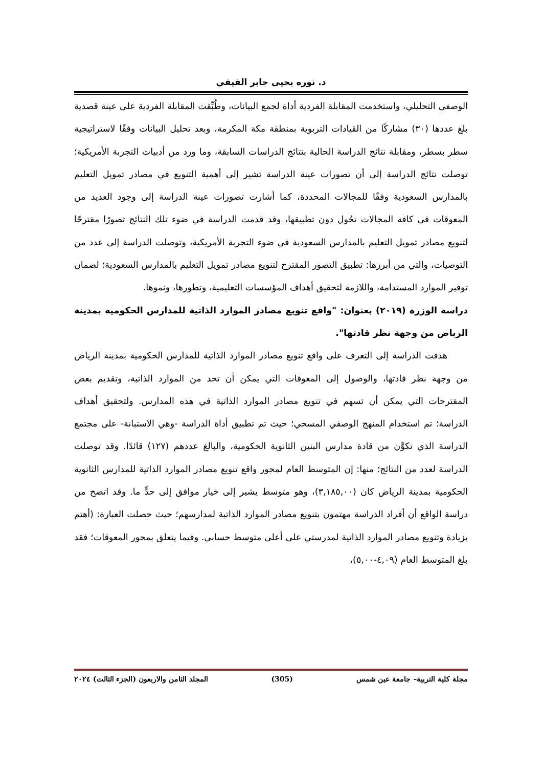د. نوره يحيى جابر الفيفي
الوصفي التحليلي، واستخدمت المقابلة الفردية أداة لجمع البيانات، وطُبِّقت المقابلة الفردية على عينة قصدية بلغ عددها (٣٠) مشاركًا من القيادات التربوية بمنطقة مكة المكرمة، وبعد تحليل البيانات وفقًا لاستراتيجية سطر بسطر، ومقابلة نتائج الدراسة الحالية بنتائج الدراسات السابقة، وما ورد من أدبيات التجربة الأمريكية؛ توصلت نتائج الدراسة إلى أن تصورات عينة الدراسة تشير إلى أهمية التنويع في مصادر تمويل التعليم بالمدارس السعودية وفقًا للمجالات المحددة، كما أشارت تصورات عينة الدراسة إلى وجود العديد من المعوقات في كافة المجالات تحُول دون تطبيقها، وقد قدمت الدراسة في ضوء تلك النتائج تصورًا مقترحًا لتنويع مصادر تمويل التعليم بالمدارس السعودية في ضوء التجربة الأمريكية، وتوصلت الدراسة إلى عدد من التوصيات، والتي من أبرزها: تطبيق التصور المقترح لتنويع مصادر تمويل التعليم بالمدارس السعودية؛ لضمان توفير الموارد المستدامة، واللازمة لتحقيق أهداف المؤسسات التعليمية، وتطورها، ونموها.
دراسة الوزرة (٢٠١٩) بعنوان: "واقع تنويع مصادر الموارد الذاتية للمدارس الحكومية بمدينة الرياض من وجهة نظر قادتها".
هدفت الدراسة إلى التعرف على واقع تنويع مصادر الموارد الذاتية للمدارس الحكومية بمدينة الرياض من وجهة نظر قادتها، والوصول إلى المعوقات التي يمكن أن تحد من الموارد الذاتية، وتقديم بعض المقترحات التي يمكن أن تسهم في تنويع مصادر الموارد الذاتية في هذه المدارس. ولتحقيق أهداف الدراسة؛ تم استخدام المنهج الوصفي المسحي؛ حيث تم تطبيق أداة الدراسة -وهي الاستبانة- على مجتمع الدراسة الذي تكوَّن من قادة مدارس البنين الثانوية الحكومية، والبالغ عددهم (١٢٧) قائدًا. وقد توصلت الدراسة لعدد من النتائج؛ منها: إن المتوسط العام لمحور واقع تنويع مصادر الموارد الذاتية للمدارس الثانوية الحكومية بمدينة الرياض كان (٣,١٨٥,٠٠)، وهو متوسط يشير إلى خيار موافق إلى حدٍّ ما. وقد اتضح من دراسة الواقع أن أفراد الدراسة مهتمون بتنويع مصادر الموارد الذاتية لمدارسهم؛ حيث حصلت العبارة: (أهتم بزيادة وتنويع مصادر الموارد الذاتية لمدرستي على أعلى متوسط حسابي. وفيما يتعلق بمحور المعوقات؛ فقد بلغ المتوسط العام (٤,٠٩-٥,٠٠)،
مجلة كلية التربية– جامعة عين شمس (305) المجلد الثامن والاربعون (الجزء الثالث) ٢٠٢٤